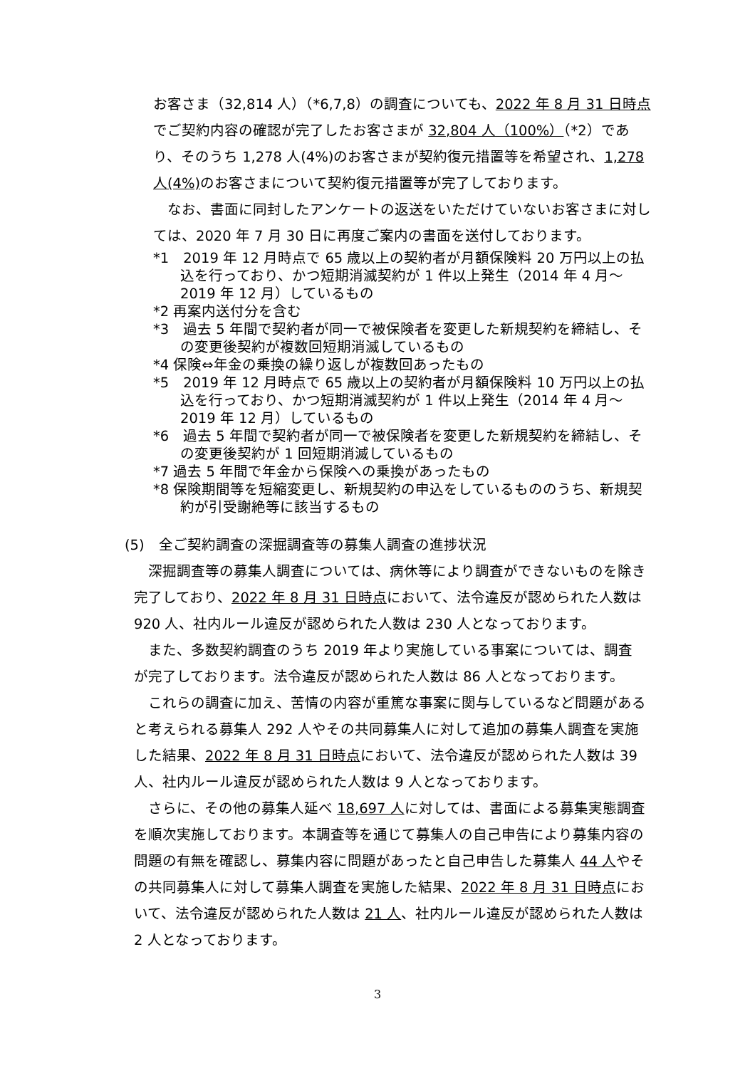お客さま（32,814 人）（*6,7,8）の調査についても、2022 年 8 月 31 日時点でご契約内容の確認が完了したお客さまが 32,804 人（100%）（*2）であり、そのうち 1,278 人(4%)のお客さまが契約復元措置等を希望され、1,278 人(4%) のお客さまについて契約復元措置等が完了しております。
　なお、書面に同封したアンケートの返送をいただけていないお客さまに対しては、2020 年 7 月 30 日に再度ご案内の書面を送付しております。
*1　2019 年 12 月時点で 65 歳以上の契約者が月額保険料 20 万円以上の払込を行っており、かつ短期消滅契約が 1 件以上発生（2014 年 4 月～2019 年 12 月）しているもの
*2 再案内送付分を含む
*3　過去 5 年間で契約者が同一で被保険者を変更した新規契約を締結し、その変更後契約が複数回短期消滅しているもの
*4 保険⇔年金の乗換の繰り返しが複数回あったもの
*5　2019 年 12 月時点で 65 歳以上の契約者が月額保険料 10 万円以上の払込を行っており、かつ短期消滅契約が 1 件以上発生（2014 年 4 月～2019 年 12 月）しているもの
*6　過去 5 年間で契約者が同一で被保険者を変更した新規契約を締結し、その変更後契約が 1 回短期消滅しているもの
*7 過去 5 年間で年金から保険への乗換があったもの
*8 保険期間等を短縮変更し、新規契約の申込をしているもののうち、新規契約が引受謝絶等に該当するもの
(5)　全ご契約調査の深掘調査等の募集人調査の進捗状況
深掘調査等の募集人調査については、病休等により調査ができないものを除き完了しており、2022 年 8 月 31 日時点において、法令違反が認められた人数は 920 人、社内ルール違反が認められた人数は 230 人となっております。
また、多数契約調査のうち 2019 年より実施している事案については、調査が完了しております。法令違反が認められた人数は 86 人となっております。
これらの調査に加え、苦情の内容が重篤な事案に関与しているなど問題があると考えられる募集人 292 人やその共同募集人に対して追加の募集人調査を実施した結果、2022 年 8 月 31 日時点において、法令違反が認められた人数は 39 人、社内ルール違反が認められた人数は 9 人となっております。
さらに、その他の募集人延べ 18,697 人に対しては、書面による募集実態調査を順次実施しております。本調査等を通じて募集人の自己申告により募集内容の問題の有無を確認し、募集内容に問題があったと自己申告した募集人 44 人やその共同募集人に対して募集人調査を実施した結果、2022 年 8 月 31 日時点において、法令違反が認められた人数は 21 人、社内ルール違反が認められた人数は 2 人となっております。
3